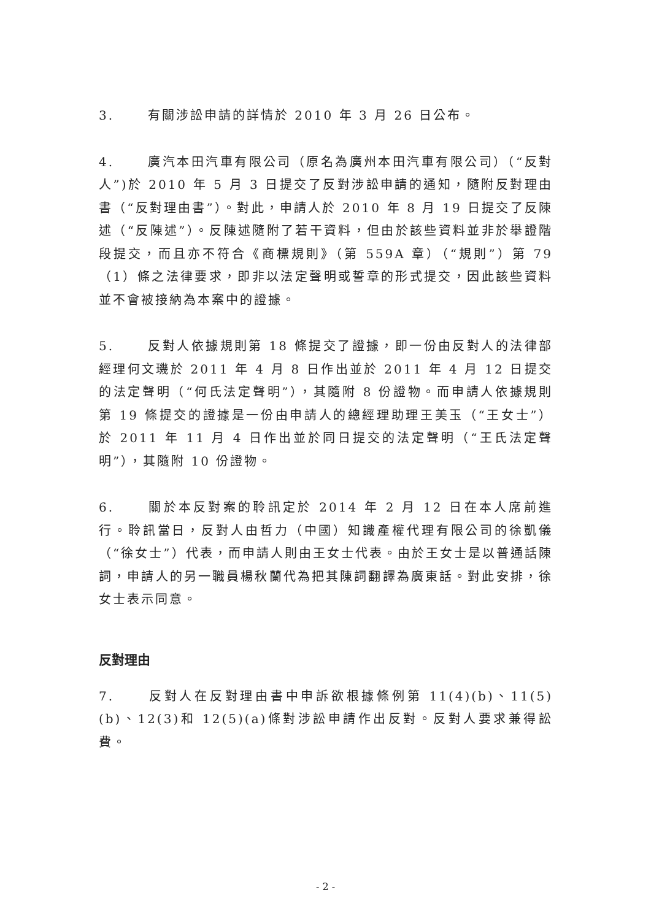3. 有關涉訟申請的詳情於 2010 年 3 月 26 日公布。
4. 廣汽本田汽車有限公司（原名為廣州本田汽車有限公司）（“反對人”)於 2010 年 5 月 3 日提交了反對涉訟申請的通知，隨附反對理由書（“反對理由書”）。對此，申請人於 2010 年 8 月 19 日提交了反陳述（“反陳述”）。反陳述隨附了若干資料，但由於該些資料並非於舉證階段提交，而且亦不符合《商標規則》（第 559A 章）（“規則”）第 79（1）條之法律要求，即非以法定聲明或誓章的形式提交，因此該些資料並不會被接納為本案中的證據。
5. 反對人依據規則第 18 條提交了證據，即一份由反對人的法律部經理何文璣於 2011 年 4 月 8 日作出並於 2011 年 4 月 12 日提交的法定聲明（“何氏法定聲明”），其隨附 8 份證物。而申請人依據規則第 19 條提交的證據是一份由申請人的總經理助理王美玉（“王女士”）於 2011 年 11 月 4 日作出並於同日提交的法定聲明（“王氏法定聲明”），其隨附 10 份證物。
6. 關於本反對案的聆訊定於 2014 年 2 月 12 日在本人席前進行。聆訊當日，反對人由哲力（中國）知識產權代理有限公司的徐凱儀（“徐女士”）代表，而申請人則由王女士代表。由於王女士是以普通話陳詞，申請人的另一職員楊秋蘭代為把其陳詞翻譯為廣東話。對此安排，徐女士表示同意。
反對理由
7. 反對人在反對理由書中申訴欲根據條例第 11(4)(b)、11(5)(b)、12(3)和 12(5)(a)條對涉訟申請作出反對。反對人要求兼得訟費。
- 2 -